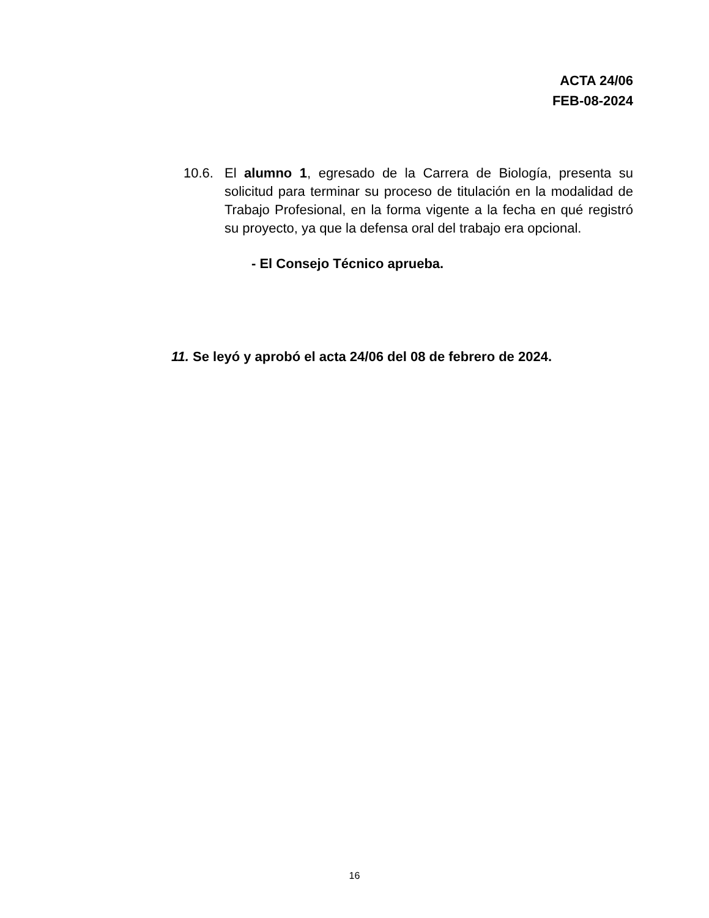ACTA 24/06
FEB-08-2024
10.6. El alumno 1, egresado de la Carrera de Biología, presenta su solicitud para terminar su proceso de titulación en la modalidad de Trabajo Profesional, en la forma vigente a la fecha en qué registró su proyecto, ya que la defensa oral del trabajo era opcional.
- El Consejo Técnico aprueba.
11. Se leyó y aprobó el acta 24/06 del 08 de febrero de 2024.
16